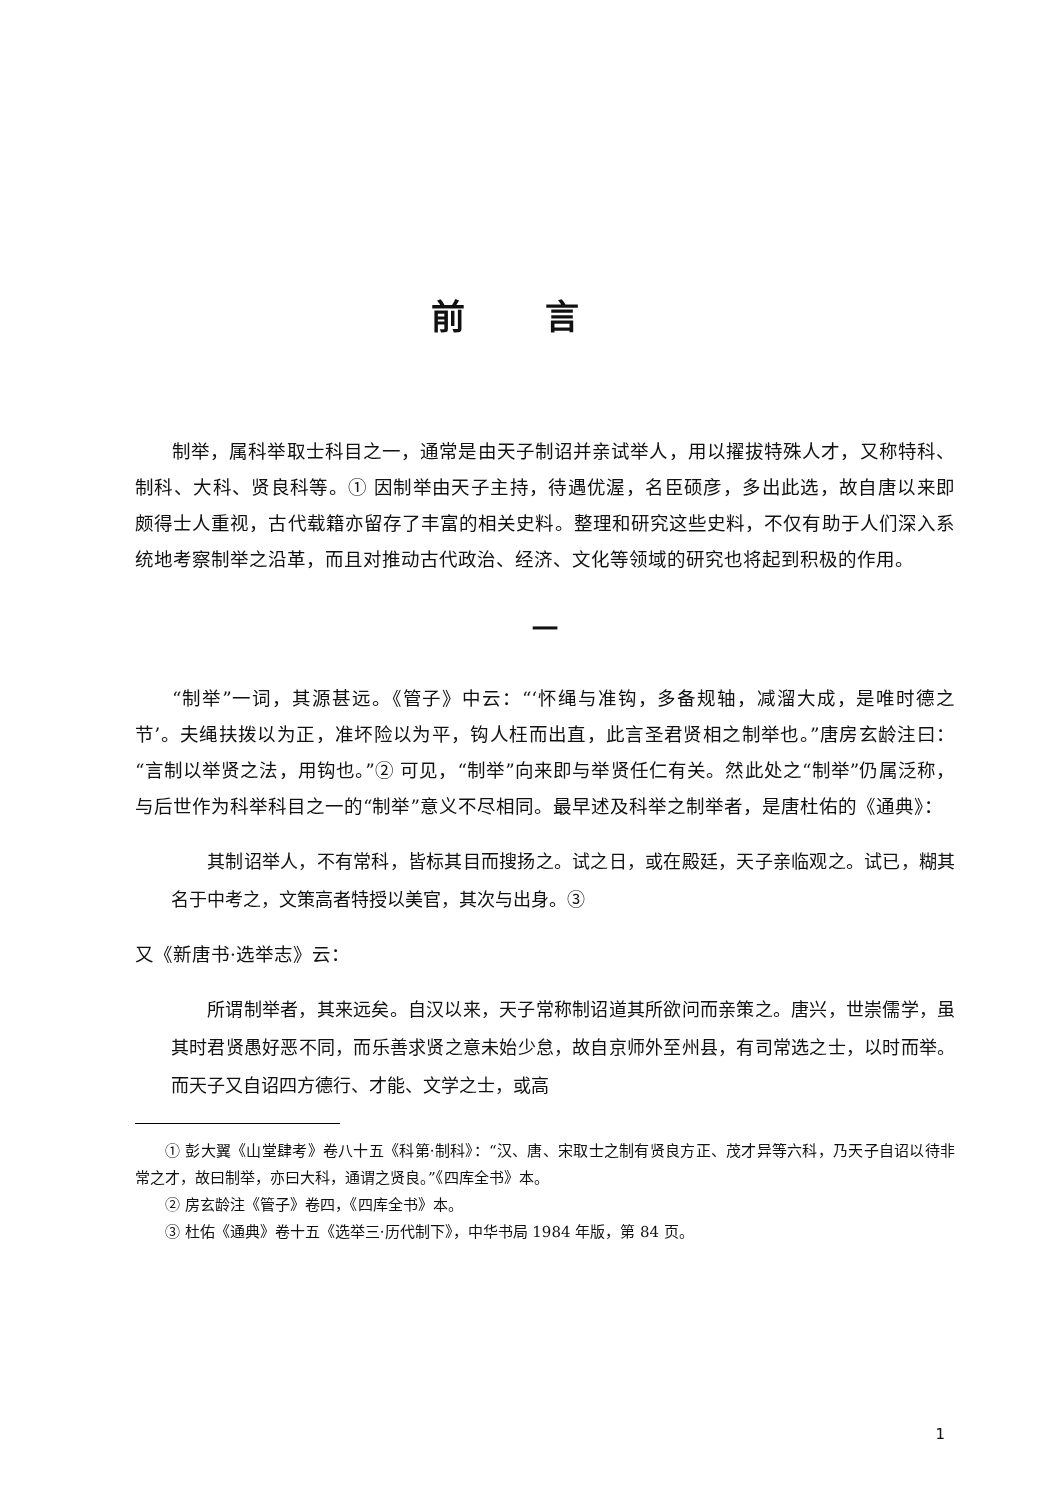前言
制举，属科举取士科目之一，通常是由天子制诏并亲试举人，用以擢拔特殊人才，又称特科、制科、大科、贤良科等。① 因制举由天子主持，待遇优渥，名臣硕彦，多出此选，故自唐以来即颇得士人重视，古代载籍亦留存了丰富的相关史料。整理和研究这些史料，不仅有助于人们深入系统地考察制举之沿革，而且对推动古代政治、经济、文化等领域的研究也将起到积极的作用。
一
“制举”一词，其源甚远。《管子》中云：“‘怀绳与准钩，多备规轴，减溜大成，是唯时德之节’。夫绳扶拨以为正，准坏险以为平，钩人枉而出直，此言圣君贤相之制举也。”唐房玄龄注曰：“言制以举贤之法，用钩也。”② 可见，“制举”向来即与举贤任仁有关。然此处之“制举”仍属泛称，与后世作为科举科目之一的“制举”意义不尽相同。最早述及科举之制举者，是唐杜佑的《通典》：
其制诏举人，不有常科，皆标其目而搜扬之。试之日，或在殿廷，天子亲临观之。试已，糊其名于中考之，文策高者特授以美官，其次与出身。③
又《新唐书·选举志》云：
所谓制举者，其来远矣。自汉以来，天子常称制诏道其所欲问而亲策之。唐兴，世崇儒学，虽其时君贤愚好恶不同，而乐善求贤之意未始少怠，故自京师外至州县，有司常选之士，以时而举。而天子又自诏四方德行、才能、文学之士，或高
① 彭大翼《山堂肆考》卷八十五《科第·制科》：“汉、唐、宋取士之制有贤良方正、茂才异等六科，乃天子自诏以待非常之才，故曰制举，亦曰大科，通谓之贤良。”《四库全书》本。
② 房玄龄注《管子》卷四，《四库全书》本。
③ 杜佑《通典》卷十五《选举三·历代制下》，中华书局 1984 年版，第 84 页。
1